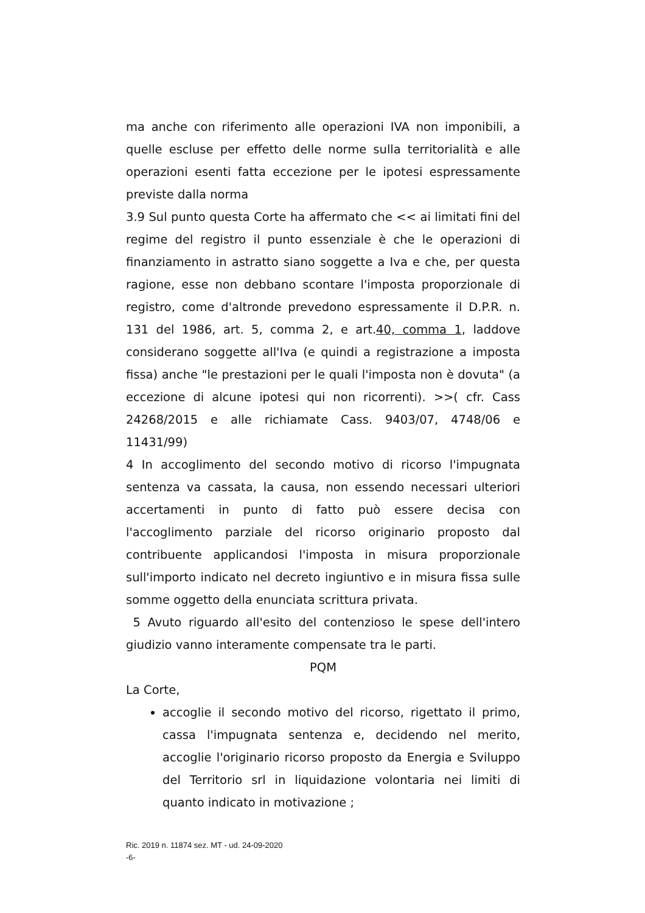ma anche con riferimento alle operazioni IVA non imponibili, a quelle escluse per effetto delle norme sulla territorialità e alle operazioni esenti fatta eccezione per le ipotesi espressamente previste dalla norma
3.9 Sul punto questa Corte ha affermato che << ai limitati fini del regime del registro il punto essenziale è che le operazioni di finanziamento in astratto siano soggette a Iva e che, per questa ragione, esse non debbano scontare l'imposta proporzionale di registro, come d'altronde prevedono espressamente il D.P.R. n. 131 del 1986, art. 5, comma 2, e art.40, comma 1, laddove considerano soggette all'Iva (e quindi a registrazione a imposta fissa) anche "le prestazioni per le quali l'imposta non è dovuta" (a eccezione di alcune ipotesi qui non ricorrenti). >>( cfr. Cass 24268/2015 e alle richiamate Cass. 9403/07, 4748/06 e 11431/99)
4 In accoglimento del secondo motivo di ricorso l'impugnata sentenza va cassata, la causa, non essendo necessari ulteriori accertamenti in punto di fatto può essere decisa con l'accoglimento parziale del ricorso originario proposto dal contribuente applicandosi l'imposta in misura proporzionale sull'importo indicato nel decreto ingiuntivo e in misura fissa sulle somme oggetto della enunciata scrittura privata.
5 Avuto riguardo all'esito del contenzioso le spese dell'intero giudizio vanno interamente compensate tra le parti.
PQM
La Corte,
accoglie il secondo motivo del ricorso, rigettato il primo, cassa l'impugnata sentenza e, decidendo nel merito, accoglie l'originario ricorso proposto da Energia e Sviluppo del Territorio srl in liquidazione volontaria nei limiti di quanto indicato in motivazione ;
Ric. 2019 n. 11874 sez. MT - ud. 24-09-2020
-6-